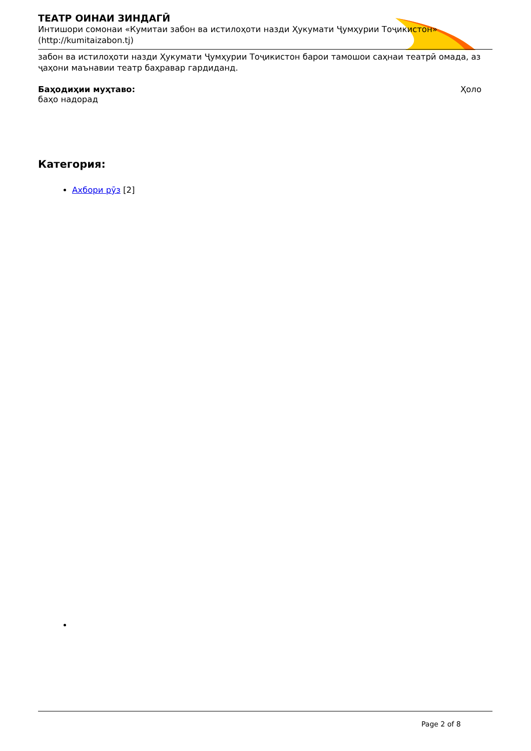ТЕАТР ОИНАИ ЗИНДАГӢ
Интишори сомонаи «Кумитаи забон ва истилоҳоти назди Ҳукумати Ҷумҳурии Тоҷикистон» (http://kumitaizabon.tj)
забон ва истилоҳоти назди Ҳукумати Ҷумҳурии Тоҷикистон барои тамошои саҳнаи театрӣ омада, аз ҷаҳони маънавии театр баҳравар гардиданд.
Баҳодиҳии муҳтаво: Ҳоло
баҳо надорад
Категория:
Ахбори рӯз [2]
Page 2 of 8